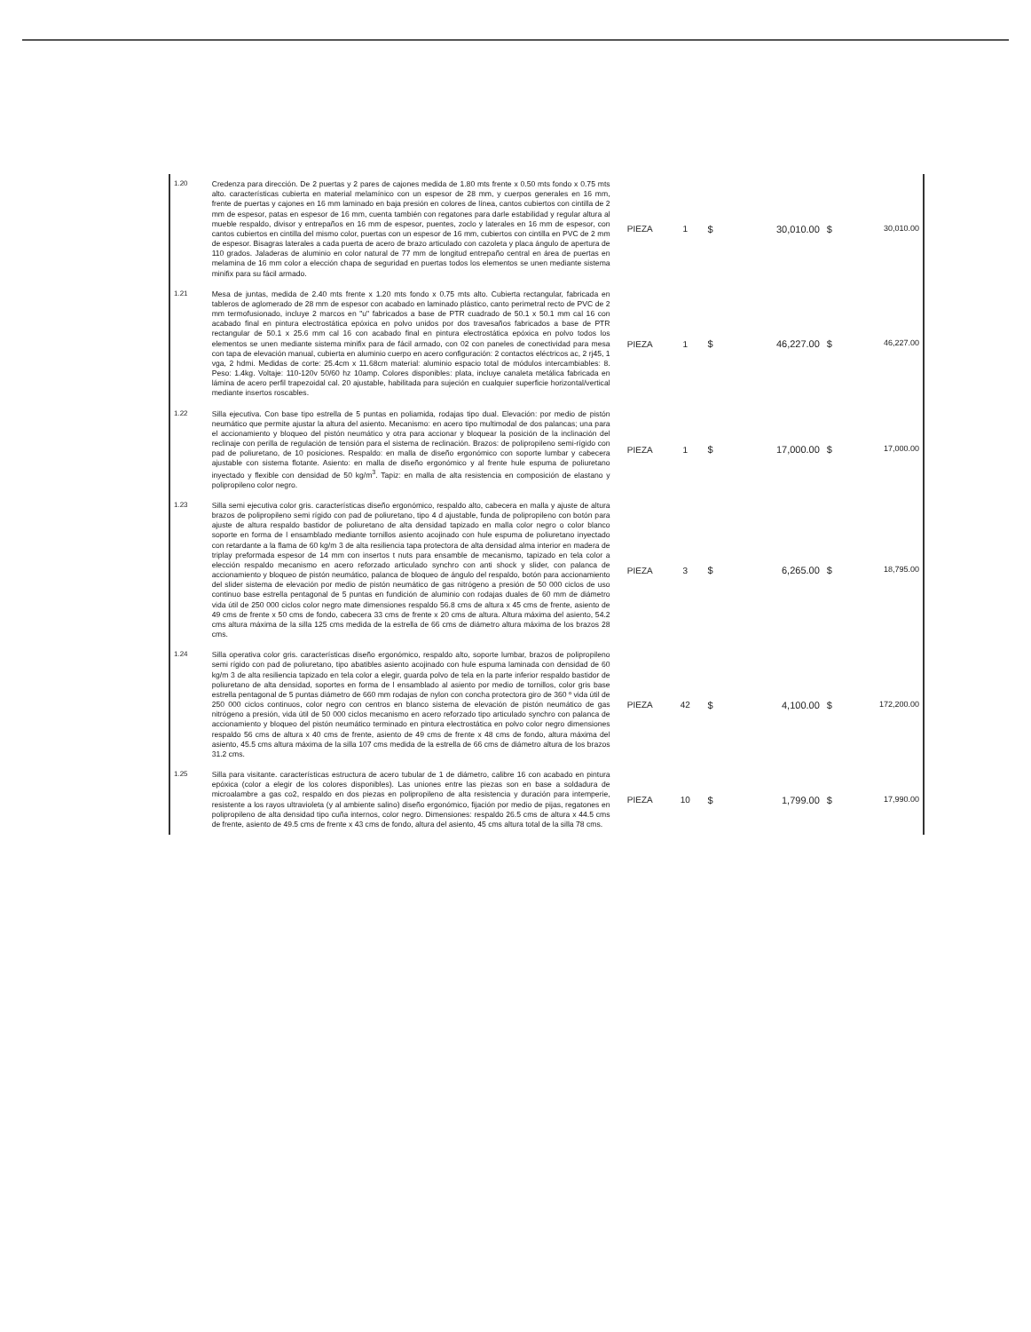| 1.20 | Credenza para dirección. De 2 puertas y 2 pares de cajones medida de 1.80 mts frente x 0.50 mts fondo x 0.75 mts alto. características cubierta en material melamínico con un espesor de 28 mm, y cuerpos generales en 16 mm, frente de puertas y cajones en 16 mm laminado en baja presión en colores de línea, cantos cubiertos con cintilla de 2 mm de espesor, patas en espesor de 16 mm, cuenta también con regatones para darle estabilidad y regular altura al mueble respaldo, divisor y entrepaños en 16 mm de espesor, puentes, zoclo y laterales en 16 mm de espesor, con cantos cubiertos en cintilla del mismo color, puertas con un espesor de 16 mm, cubiertos con cintilla en PVC de 2 mm de espesor. Bisagras laterales a cada puerta de acero de brazo articulado con cazoleta y placa ángulo de apertura de 110 grados. Jaladeras de aluminio en color natural de 77 mm de longitud entrepaño central en área de puertas en melamina de 16 mm color a elección chapa de seguridad en puertas todos los elementos se unen mediante sistema minifix para su fácil armado. | PIEZA | 1 | $ | 30,010.00 | $ | 30,010.00 |
| 1.21 | Mesa de juntas, medida de 2.40 mts frente x 1.20 mts fondo x 0.75 mts alto. Cubierta rectangular, fabricada en tableros de aglomerado de 28 mm de espesor con acabado en laminado plástico, canto perimetral recto de PVC de 2 mm termofusionado, incluye 2 marcos en "u" fabricados a base de PTR cuadrado de 50.1 x 50.1 mm cal 16 con acabado final en pintura electrostática epóxica en polvo unidos por dos travesaños fabricados a base de PTR rectangular de 50.1 x 25.6 mm cal 16 con acabado final en pintura electrostática epóxica en polvo todos los elementos se unen mediante sistema minifix para de fácil armado, con 02 con paneles de conectividad para mesa con tapa de elevación manual, cubierta en aluminio cuerpo en acero configuración: 2 contactos eléctricos ac, 2 rj45, 1 vga, 2 hdmi. Medidas de corte: 25.4cm x 11.68cm material: aluminio espacio total de módulos intercambiables: 8. Peso: 1.4kg. Voltaje: 110-120v 50/60 hz 10amp. Colores disponibles: plata, incluye canaleta metálica fabricada en lámina de acero perfil trapezoidal cal. 20 ajustable, habilitada para sujeción en cualquier superficie horizontal/vertical mediante insertos roscables. | PIEZA | 1 | $ | 46,227.00 | $ | 46,227.00 |
| 1.22 | Silla ejecutiva. Con base tipo estrella de 5 puntas en poliamida, rodajas tipo dual. Elevación: por medio de pistón neumático que permite ajustar la altura del asiento. Mecanismo: en acero tipo multimodal de dos palancas; una para el accionamiento y bloqueo del pistón neumático y otra para accionar y bloquear la posición de la inclinación del reclinaje con perilla de regulación de tensión para el sistema de reclinación. Brazos: de polipropileno semi-rígido con pad de poliuretano, de 10 posiciones. Respaldo: en malla de diseño ergonómico con soporte lumbar y cabecera ajustable con sistema flotante. Asiento: en malla de diseño ergonómico y al frente hule espuma de poliuretano inyectado y flexible con densidad de 50 kg/m<sup>3</sup>. Tapiz: en malla de alta resistencia en composición de elastano y polipropileno color negro. | PIEZA | 1 | $ | 17,000.00 | $ | 17,000.00 |
| 1.23 | Silla semi ejecutiva color gris. características diseño ergonómico, respaldo alto, cabecera en malla y ajuste de altura brazos de polipropileno semi rígido con pad de poliuretano, tipo 4 d ajustable, funda de polipropileno con botón para ajuste de altura respaldo bastidor de poliuretano de alta densidad tapizado en malla color negro o color blanco soporte en forma de l ensamblado mediante tornillos asiento acojinado con hule espuma de poliuretano inyectado con retardante a la flama de 60 kg/m 3 de alta resiliencia tapa protectora de alta densidad alma interior en madera de triplay preformada espesor de 14 mm con insertos t nuts para ensamble de mecanismo, tapizado en tela color a elección respaldo mecanismo en acero reforzado articulado synchro con anti shock y slider, con palanca de accionamiento y bloqueo de pistón neumático, palanca de bloqueo de ángulo del respaldo, botón para accionamiento del slider sistema de elevación por medio de pistón neumático de gas nitrógeno a presión de 50 000 ciclos de uso continuo base estrella pentagonal de 5 puntas en fundición de aluminio con rodajas duales de 60 mm de diámetro vida útil de 250 000 ciclos color negro mate dimensiones respaldo 56.8 cms de altura x 45 cms de frente, asiento de 49 cms de frente x 50 cms de fondo, cabecera 33 cms de frente x 20 cms de altura. Altura máxima del asiento, 54.2 cms altura máxima de la silla 125 cms medida de la estrella de 66 cms de diámetro altura máxima de los brazos 28 cms. | PIEZA | 3 | $ | 6,265.00 | $ | 18,795.00 |
| 1.24 | Silla operativa color gris. características diseño ergonómico, respaldo alto, soporte lumbar, brazos de polipropileno semi rígido con pad de poliuretano, tipo abatibles asiento acojinado con hule espuma laminada con densidad de 60 kg/m 3 de alta resiliencia tapizado en tela color a elegir, guarda polvo de tela en la parte inferior respaldo bastidor de poliuretano de alta densidad, soportes en forma de l ensamblado al asiento por medio de tornillos, color gris base estrella pentagonal de 5 puntas diámetro de 660 mm rodajas de nylon con concha protectora giro de 360 º vida útil de 250 000 ciclos continuos, color negro con centros en blanco sistema de elevación de pistón neumático de gas nitrógeno a presión, vida útil de 50 000 ciclos mecanismo en acero reforzado tipo articulado synchro con palanca de accionamiento y bloqueo del pistón neumático terminado en pintura electrostática en polvo color negro dimensiones respaldo 56 cms de altura x 40 cms de frente, asiento de 49 cms de frente x 48 cms de fondo, altura máxima del asiento, 45.5 cms altura máxima de la silla 107 cms medida de la estrella de 66 cms de diámetro altura de los brazos 31.2 cms. | PIEZA | 42 | $ | 4,100.00 | $ | 172,200.00 |
| 1.25 | Silla para visitante. características estructura de acero tubular de 1 de diámetro, calibre 16 con acabado en pintura epóxica (color a elegir de los colores disponibles). Las uniones entre las piezas son en base a soldadura de microalambre a gas co2, respaldo en dos piezas en polipropileno de alta resistencia y duración para intemperie, resistente a los rayos ultravioleta (y al ambiente salino) diseño ergonómico, fijación por medio de pijas, regatones en polipropileno de alta densidad tipo cuña internos, color negro. Dimensiones: respaldo 26.5 cms de altura x 44.5 cms de frente, asiento de 49.5 cms de frente x 43 cms de fondo, altura del asiento, 45 cms altura total de la silla 78 cms. | PIEZA | 10 | $ | 1,799.00 | $ | 17,990.00 |